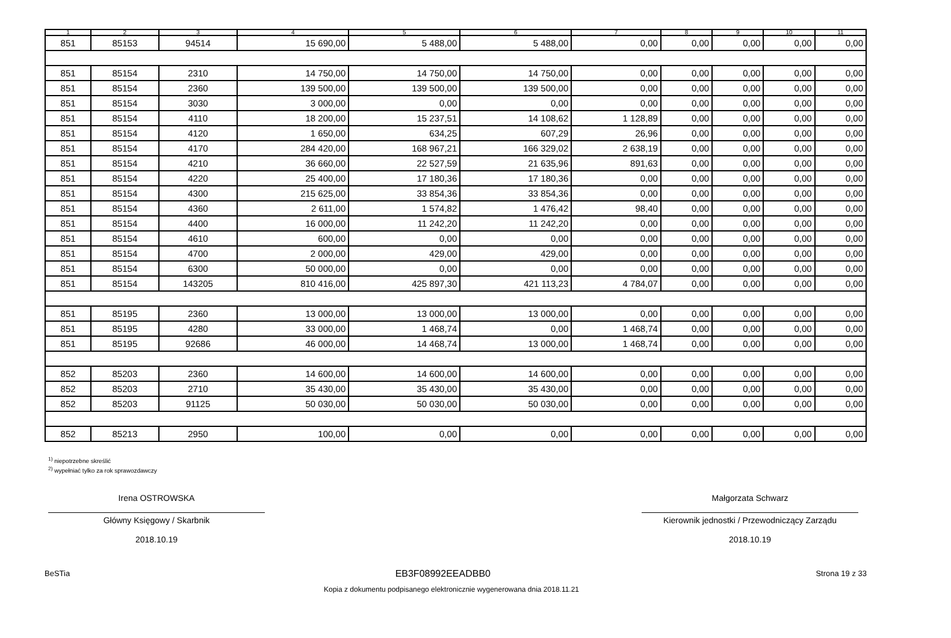| 1 | 2 | 3 | 4 | 5 | 6 | 7 | 8 | 9 | 10 | 11 |
| --- | --- | --- | --- | --- | --- | --- | --- | --- | --- | --- |
| 851 | 85153 | 94514 | 15 690,00 | 5 488,00 | 5 488,00 | 0,00 | 0,00 | 0,00 | 0,00 | 0,00 |
| 851 | 85154 | 2310 | 14 750,00 | 14 750,00 | 14 750,00 | 0,00 | 0,00 | 0,00 | 0,00 | 0,00 |
| 851 | 85154 | 2360 | 139 500,00 | 139 500,00 | 139 500,00 | 0,00 | 0,00 | 0,00 | 0,00 | 0,00 |
| 851 | 85154 | 3030 | 3 000,00 | 0,00 | 0,00 | 0,00 | 0,00 | 0,00 | 0,00 | 0,00 |
| 851 | 85154 | 4110 | 18 200,00 | 15 237,51 | 14 108,62 | 1 128,89 | 0,00 | 0,00 | 0,00 | 0,00 |
| 851 | 85154 | 4120 | 1 650,00 | 634,25 | 607,29 | 26,96 | 0,00 | 0,00 | 0,00 | 0,00 |
| 851 | 85154 | 4170 | 284 420,00 | 168 967,21 | 166 329,02 | 2 638,19 | 0,00 | 0,00 | 0,00 | 0,00 |
| 851 | 85154 | 4210 | 36 660,00 | 22 527,59 | 21 635,96 | 891,63 | 0,00 | 0,00 | 0,00 | 0,00 |
| 851 | 85154 | 4220 | 25 400,00 | 17 180,36 | 17 180,36 | 0,00 | 0,00 | 0,00 | 0,00 | 0,00 |
| 851 | 85154 | 4300 | 215 625,00 | 33 854,36 | 33 854,36 | 0,00 | 0,00 | 0,00 | 0,00 | 0,00 |
| 851 | 85154 | 4360 | 2 611,00 | 1 574,82 | 1 476,42 | 98,40 | 0,00 | 0,00 | 0,00 | 0,00 |
| 851 | 85154 | 4400 | 16 000,00 | 11 242,20 | 11 242,20 | 0,00 | 0,00 | 0,00 | 0,00 | 0,00 |
| 851 | 85154 | 4610 | 600,00 | 0,00 | 0,00 | 0,00 | 0,00 | 0,00 | 0,00 | 0,00 |
| 851 | 85154 | 4700 | 2 000,00 | 429,00 | 429,00 | 0,00 | 0,00 | 0,00 | 0,00 | 0,00 |
| 851 | 85154 | 6300 | 50 000,00 | 0,00 | 0,00 | 0,00 | 0,00 | 0,00 | 0,00 | 0,00 |
| 851 | 85154 | 143205 | 810 416,00 | 425 897,30 | 421 113,23 | 4 784,07 | 0,00 | 0,00 | 0,00 | 0,00 |
| 851 | 85195 | 2360 | 13 000,00 | 13 000,00 | 13 000,00 | 0,00 | 0,00 | 0,00 | 0,00 | 0,00 |
| 851 | 85195 | 4280 | 33 000,00 | 1 468,74 | 0,00 | 1 468,74 | 0,00 | 0,00 | 0,00 | 0,00 |
| 851 | 85195 | 92686 | 46 000,00 | 14 468,74 | 13 000,00 | 1 468,74 | 0,00 | 0,00 | 0,00 | 0,00 |
| 852 | 85203 | 2360 | 14 600,00 | 14 600,00 | 14 600,00 | 0,00 | 0,00 | 0,00 | 0,00 | 0,00 |
| 852 | 85203 | 2710 | 35 430,00 | 35 430,00 | 35 430,00 | 0,00 | 0,00 | 0,00 | 0,00 | 0,00 |
| 852 | 85203 | 91125 | 50 030,00 | 50 030,00 | 50 030,00 | 0,00 | 0,00 | 0,00 | 0,00 | 0,00 |
| 852 | 85213 | 2950 | 100,00 | 0,00 | 0,00 | 0,00 | 0,00 | 0,00 | 0,00 | 0,00 |
<sup>1)</sup> niepotrzebne skreślić
<sup>2)</sup> wypełniać tylko za rok sprawozdawczy
Irena OSTROWSKA
Główny Księgowy / Skarbnik
2018.10.19
Małgorzata Schwarz
Kierownik jednostki / Przewodniczący Zarządu
2018.10.19
BeSTia EB3F08992EEADBB0 Strona 19 z 33
Kopia z dokumentu podpisanego elektronicznie wygenerowana dnia 2018.11.21